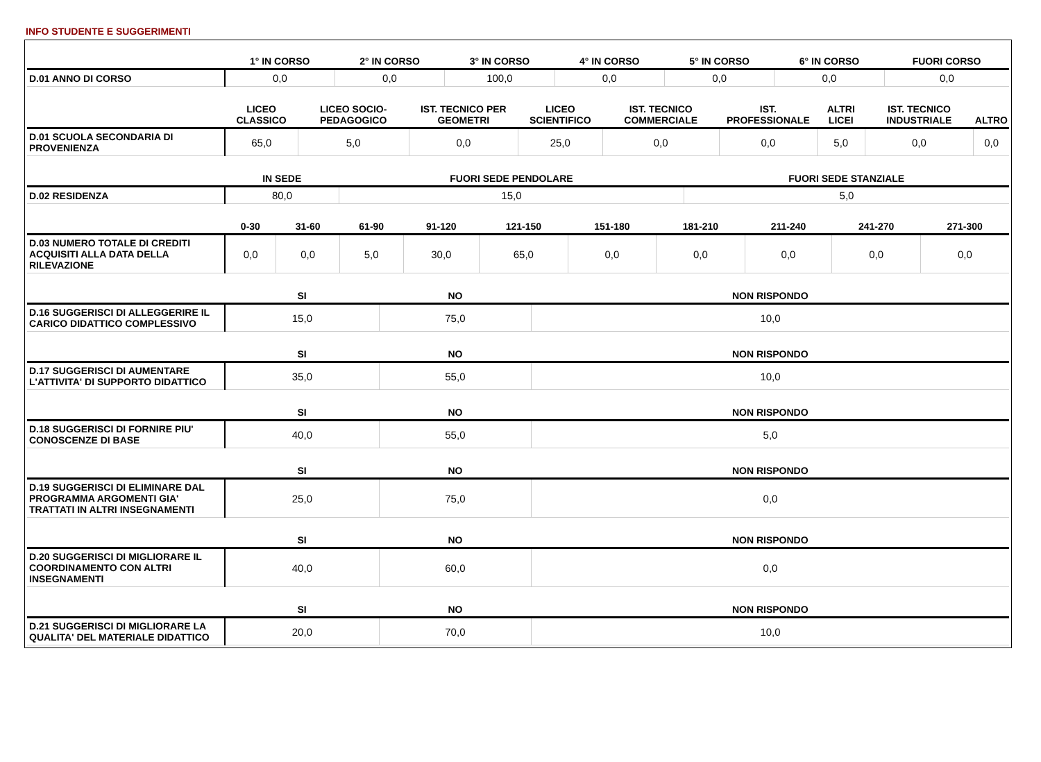INFO STUDENTE E SUGGERIMENTI
| | 1° IN CORSO | 2° IN CORSO | 3° IN CORSO | 4° IN CORSO | 5° IN CORSO | 6° IN CORSO | FUORI CORSO |
| --- | --- | --- | --- | --- | --- | --- | --- |
| D.01 ANNO DI CORSO | 0,0 | 0,0 | 100,0 | 0,0 | 0,0 | 0,0 | 0,0 |
| | LICEO CLASSICO | LICEO SOCIO-PEDAGOGICO | IST. TECNICO PER GEOMETRI | LICEO SCIENTIFICO | IST. TECNICO COMMERCIALE | IST. PROFESSIONALE | ALTRI LICEI | IST. TECNICO INDUSTRIALE | ALTRO |
| --- | --- | --- | --- | --- | --- | --- | --- | --- | --- |
| D.01 SCUOLA SECONDARIA DI PROVENIENZA | 65,0 | 5,0 | 0,0 | 25,0 | 0,0 | 0,0 | 5,0 | 0,0 | 0,0 |
| | IN SEDE | FUORI SEDE PENDOLARE | FUORI SEDE STANZIALE |
| --- | --- | --- | --- |
| D.02 RESIDENZA | 80,0 | 15,0 | 5,0 |
| | 0-30 | 31-60 | 61-90 | 91-120 | 121-150 | 151-180 | 181-210 | 211-240 | 241-270 | 271-300 |
| --- | --- | --- | --- | --- | --- | --- | --- | --- | --- | --- |
| D.03 NUMERO TOTALE DI CREDITI ACQUISITI ALLA DATA DELLA RILEVAZIONE | 0,0 | 0,0 | 5,0 | 30,0 | 65,0 | 0,0 | 0,0 | 0,0 | 0,0 | 0,0 |
| | SI | NO | NON RISPONDO |
| --- | --- | --- | --- |
| D.16 SUGGERISCI DI ALLEGGERIRE IL CARICO DIDATTICO COMPLESSIVO | 15,0 | 75,0 | 10,0 |
| | SI | NO | NON RISPONDO |
| --- | --- | --- | --- |
| D.17 SUGGERISCI DI AUMENTARE L'ATTIVITA' DI SUPPORTO DIDATTICO | 35,0 | 55,0 | 10,0 |
| | SI | NO | NON RISPONDO |
| --- | --- | --- | --- |
| D.18 SUGGERISCI DI FORNIRE PIU' CONOSCENZE DI BASE | 40,0 | 55,0 | 5,0 |
| | SI | NO | NON RISPONDO |
| --- | --- | --- | --- |
| D.19 SUGGERISCI DI ELIMINARE DAL PROGRAMMA ARGOMENTI GIA' TRATTATI IN ALTRI INSEGNAMENTI | 25,0 | 75,0 | 0,0 |
| | SI | NO | NON RISPONDO |
| --- | --- | --- | --- |
| D.20 SUGGERISCI DI MIGLIORARE IL COORDINAMENTO CON ALTRI INSEGNAMENTI | 40,0 | 60,0 | 0,0 |
| | SI | NO | NON RISPONDO |
| --- | --- | --- | --- |
| D.21 SUGGERISCI DI MIGLIORARE LA QUALITA' DEL MATERIALE DIDATTICO | 20,0 | 70,0 | 10,0 |